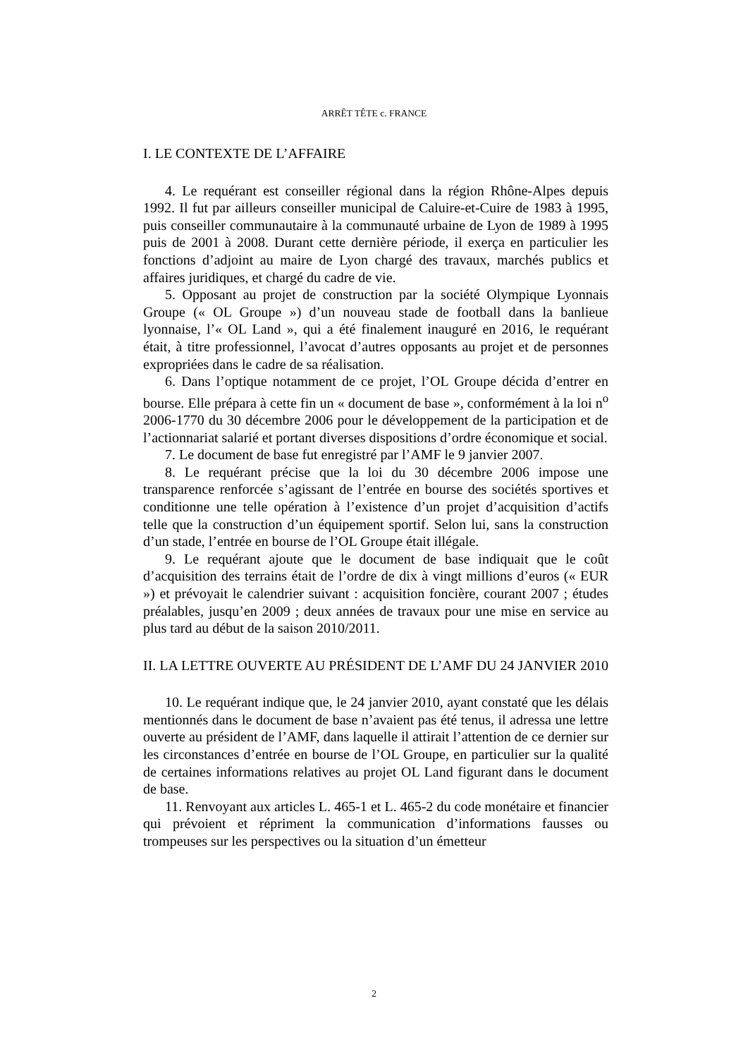ARRÊT TÊTE c. FRANCE
I. LE CONTEXTE DE L’AFFAIRE
4. Le requérant est conseiller régional dans la région Rhône-Alpes depuis 1992. Il fut par ailleurs conseiller municipal de Caluire-et-Cuire de 1983 à 1995, puis conseiller communautaire à la communauté urbaine de Lyon de 1989 à 1995 puis de 2001 à 2008. Durant cette dernière période, il exerça en particulier les fonctions d’adjoint au maire de Lyon chargé des travaux, marchés publics et affaires juridiques, et chargé du cadre de vie.
5. Opposant au projet de construction par la société Olympique Lyonnais Groupe (« OL Groupe ») d’un nouveau stade de football dans la banlieue lyonnaise, l’« OL Land », qui a été finalement inauguré en 2016, le requérant était, à titre professionnel, l’avocat d’autres opposants au projet et de personnes expropriées dans le cadre de sa réalisation.
6. Dans l’optique notamment de ce projet, l’OL Groupe décida d’entrer en bourse. Elle prépara à cette fin un « document de base », conformément à la loi n<sup>o</sup> 2006-1770 du 30 décembre 2006 pour le développement de la participation et de l’actionnariat salarié et portant diverses dispositions d’ordre économique et social.
7. Le document de base fut enregistré par l’AMF le 9 janvier 2007.
8. Le requérant précise que la loi du 30 décembre 2006 impose une transparence renforcée s’agissant de l’entrée en bourse des sociétés sportives et conditionne une telle opération à l’existence d’un projet d’acquisition d’actifs telle que la construction d’un équipement sportif. Selon lui, sans la construction d’un stade, l’entrée en bourse de l’OL Groupe était illégale.
9. Le requérant ajoute que le document de base indiquait que le coût d’acquisition des terrains était de l’ordre de dix à vingt millions d’euros (« EUR ») et prévoyait le calendrier suivant : acquisition foncière, courant 2007 ; études préalables, jusqu’en 2009 ; deux années de travaux pour une mise en service au plus tard au début de la saison 2010/2011.
II. LA LETTRE OUVERTE AU PRÉSIDENT DE L’AMF DU 24 JANVIER 2010
10. Le requérant indique que, le 24 janvier 2010, ayant constaté que les délais mentionnés dans le document de base n’avaient pas été tenus, il adressa une lettre ouverte au président de l’AMF, dans laquelle il attirait l’attention de ce dernier sur les circonstances d’entrée en bourse de l’OL Groupe, en particulier sur la qualité de certaines informations relatives au projet OL Land figurant dans le document de base.
11. Renvoyant aux articles L. 465-1 et L. 465-2 du code monétaire et financier qui prévoient et répriment la communication d’informations fausses ou trompeuses sur les perspectives ou la situation d’un émetteur
2